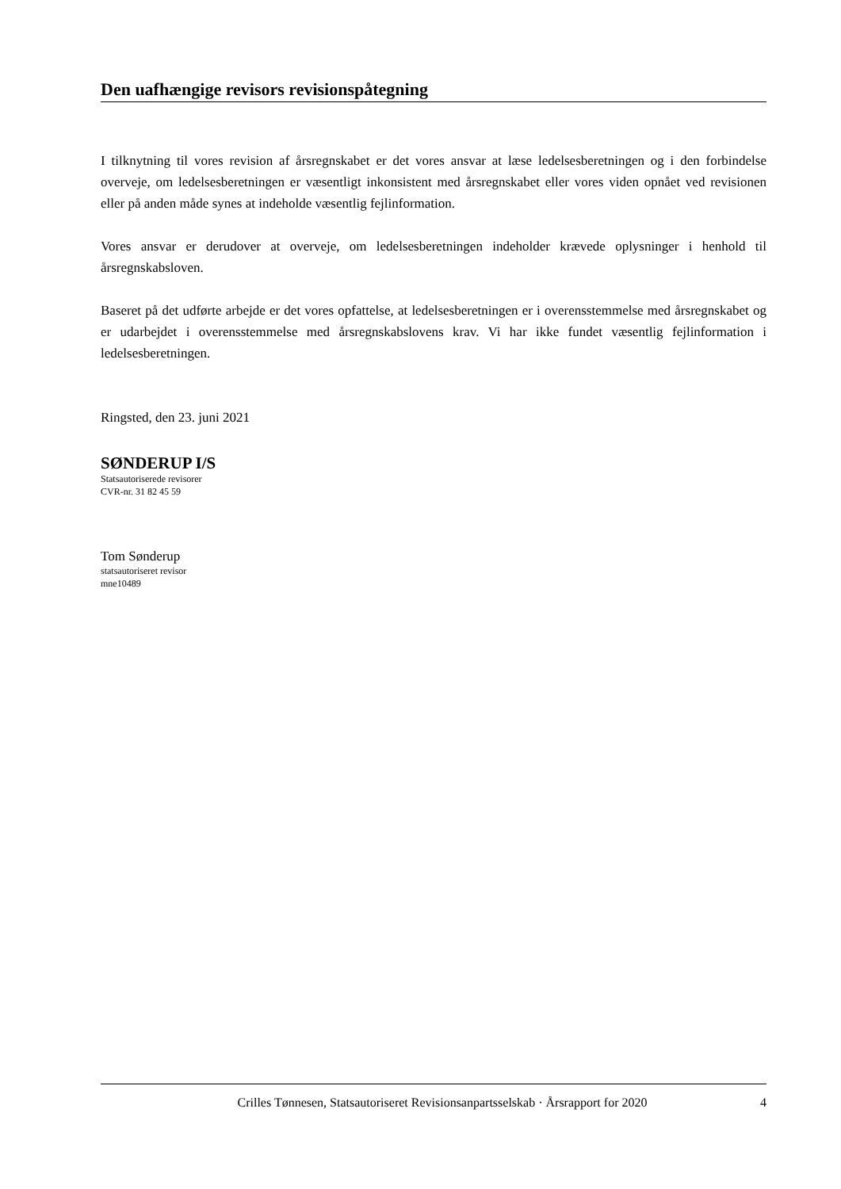Den uafhængige revisors revisionspåtegning
I tilknytning til vores revision af årsregnskabet er det vores ansvar at læse ledelsesberetningen og i den forbindelse overveje, om ledelsesberetningen er væsentligt inkonsistent med årsregnskabet eller vores viden opnået ved revisionen eller på anden måde synes at indeholde væsentlig fejlinformation.
Vores ansvar er derudover at overveje, om ledelsesberetningen indeholder krævede oplysninger i henhold til årsregnskabsloven.
Baseret på det udførte arbejde er det vores opfattelse, at ledelsesberetningen er i overensstemmelse med årsregnskabet og er udarbejdet i overensstemmelse med årsregnskabslovens krav. Vi har ikke fundet væsentlig fejlinformation i ledelsesberetningen.
Ringsted, den 23. juni 2021
SØNDERUP I/S
Statsautoriserede revisorer
CVR-nr. 31 82 45 59
Tom Sønderup
statsautoriseret revisor
mne10489
Crilles Tønnesen, Statsautoriseret Revisionsanpartsselskab · Årsrapport for 2020 4